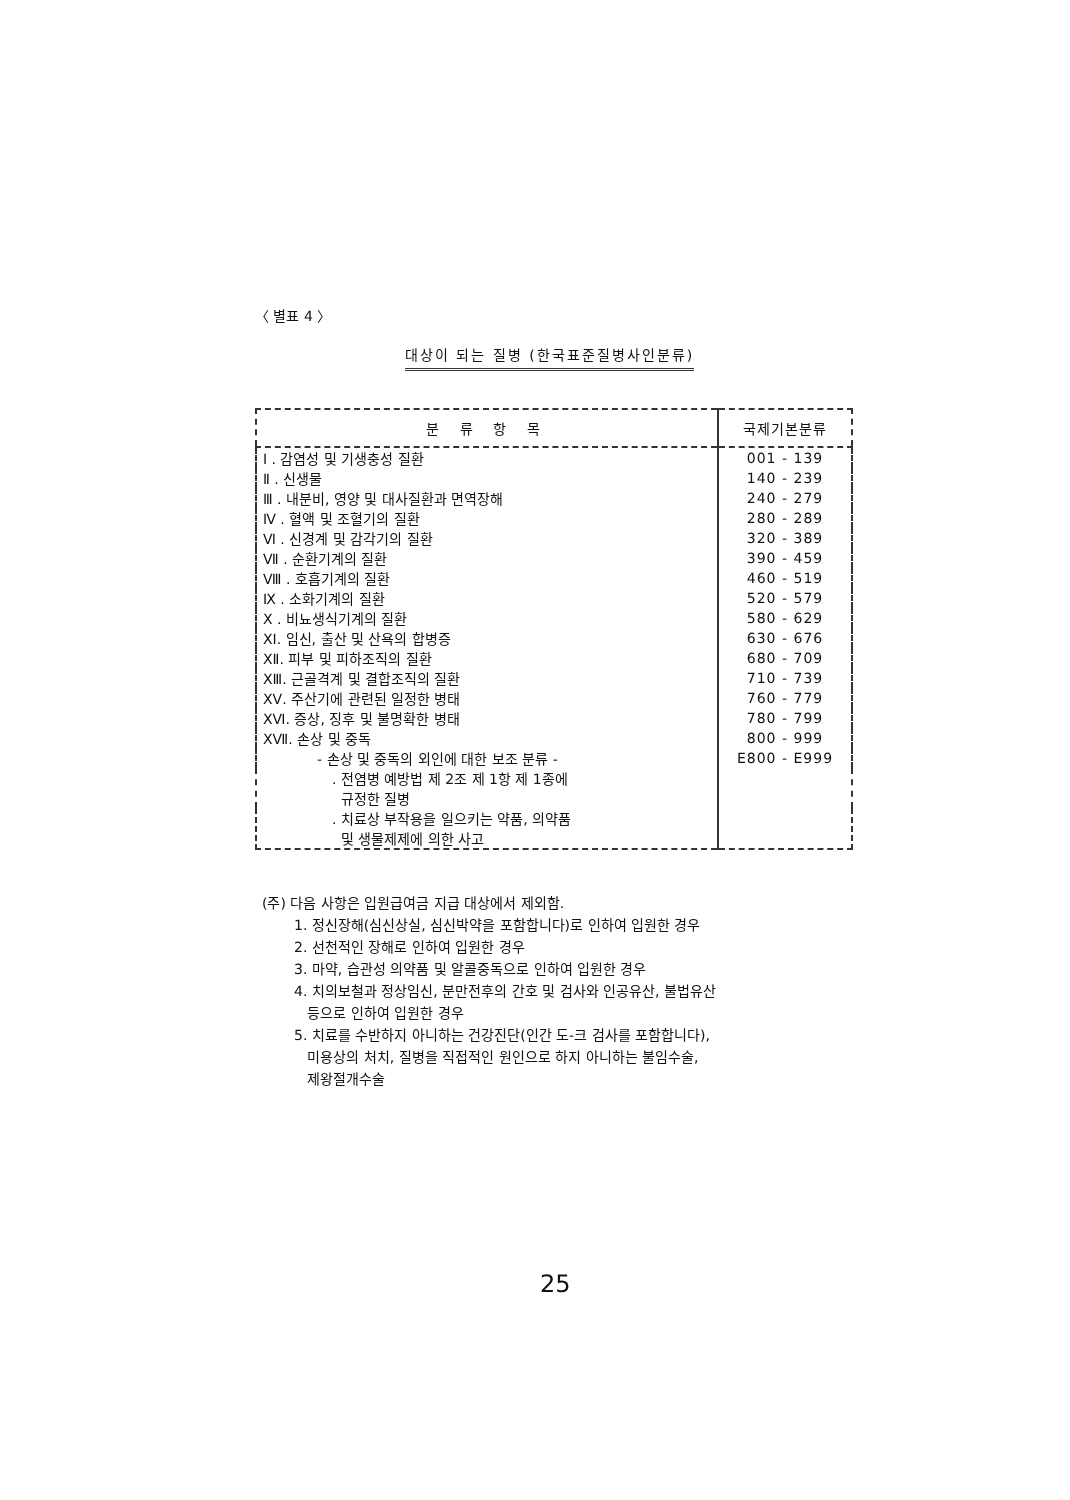〈 별표 4 〉
대상이 되는 질병 (한국표준질병사인분류)
| 분 류 항 목 | 국제기본분류 |
| --- | --- |
| Ⅰ . 감염성 및 기생충성 질환 | 001 - 139 |
| Ⅱ . 신생물 | 140 - 239 |
| Ⅲ . 내분비, 영양 및 대사질환과 면역장해 | 240 - 279 |
| Ⅳ . 혈액 및 조혈기의 질환 | 280 - 289 |
| Ⅵ . 신경계 및 감각기의 질환 | 320 - 389 |
| Ⅶ . 순환기계의 질환 | 390 - 459 |
| Ⅷ . 호흡기계의 질환 | 460 - 519 |
| Ⅸ . 소화기계의 질환 | 520 - 579 |
| Ⅹ . 비뇨생식기계의 질환 | 580 - 629 |
| ⅩⅠ. 임신, 출산 및 산욕의 합병증 | 630 - 676 |
| ⅩⅡ. 피부 및 피하조직의 질환 | 680 - 709 |
| ⅩⅢ. 근골격계 및 결합조직의 질환 | 710 - 739 |
| ⅩⅤ. 주산기에 관련된 일정한 병태 | 760 - 779 |
| ⅩⅥ. 증상, 징후 및 불명확한 병태 | 780 - 799 |
| ⅩⅦ. 손상 및 중독 | 800 - 999 |
| - 손상 및 중독의 외인에 대한 보조 분류 - | E800 - E999 |
| . 전염병 예방법 제 2조 제 1항 제 1종에 규정한 질병 | |
| . 치료상 부작용을 일으키는 약품, 의약품 및 생물제제에 의한 사고 | |
(주) 다음 사항은 입원급여금 지급 대상에서 제외함.
1. 정신장해(심신상실, 심신박약을 포함합니다)로 인하여 입원한 경우
2. 선천적인 장해로 인하여 입원한 경우
3. 마약, 습관성 의약품 및 알콜중독으로 인하여 입원한 경우
4. 치의보철과 정상임신, 분만전후의 간호 및 검사와 인공유산, 불법유산
등으로 인하여 입원한 경우
5. 치료를 수반하지 아니하는 건강진단(인간 도-크 검사를 포함합니다),
미용상의 처치, 질병을 직접적인 원인으로 하지 아니하는 불임수술,
제왕절개수술
25